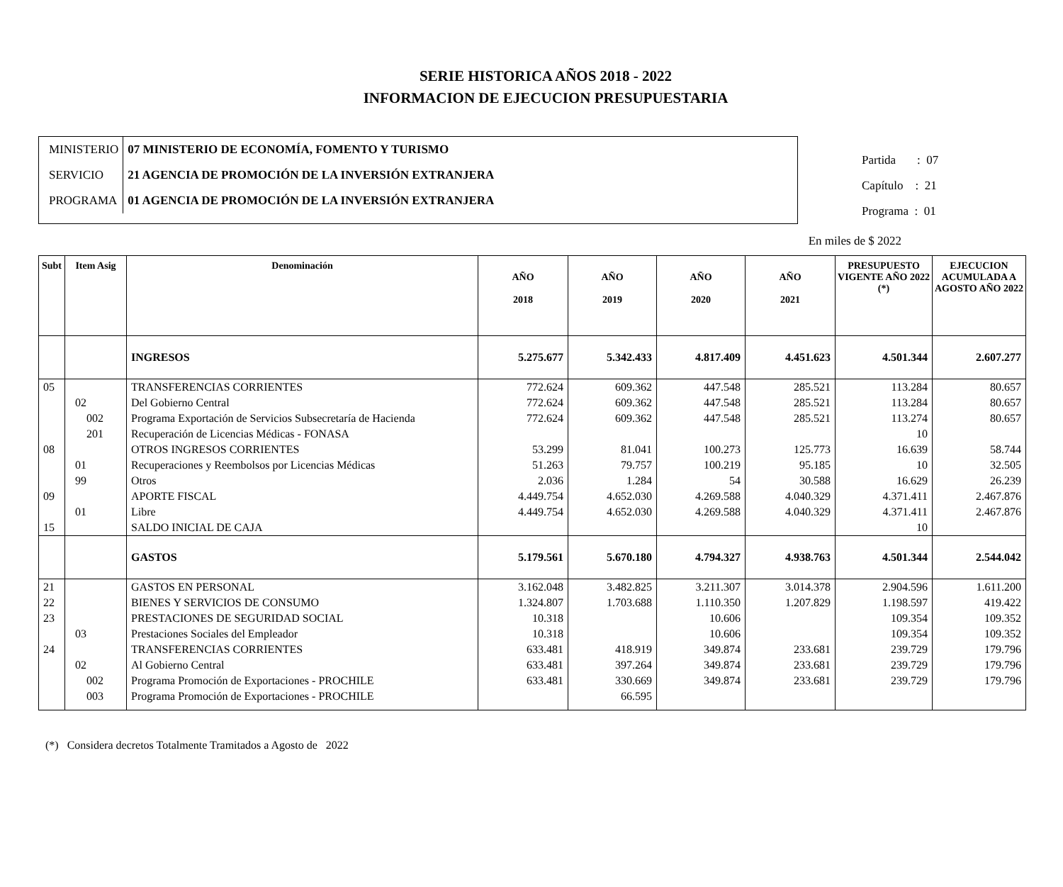SERIE HISTORICA AÑOS 2018 - 2022
INFORMACION DE EJECUCION PRESUPUESTARIA
| MINISTERIO | 07 MINISTERIO DE ECONOMÍA, FOMENTO Y TURISMO |
| SERVICIO | 21 AGENCIA DE PROMOCIÓN DE LA INVERSIÓN EXTRANJERA |
| PROGRAMA | 01 AGENCIA DE PROMOCIÓN DE LA INVERSIÓN EXTRANJERA |
Partida : 07
Capítulo : 21
Programa : 01
En miles de $ 2022
| Subt | Item Asig | Denominación | AÑO 2018 | AÑO 2019 | AÑO 2020 | AÑO 2021 | PRESUPUESTO VIGENTE AÑO 2022 (*) | EJECUCION ACUMULADA A AGOSTO AÑO 2022 |
| --- | --- | --- | --- | --- | --- | --- | --- | --- |
| | | INGRESOS | 5.275.677 | 5.342.433 | 4.817.409 | 4.451.623 | 4.501.344 | 2.607.277 |
| 05 | | TRANSFERENCIAS CORRIENTES | 772.624 | 609.362 | 447.548 | 285.521 | 113.284 | 80.657 |
| | 02 | Del Gobierno Central | 772.624 | 609.362 | 447.548 | 285.521 | 113.284 | 80.657 |
| | 002 | Programa Exportación de Servicios Subsecretaría de Hacienda | 772.624 | 609.362 | 447.548 | 285.521 | 113.274 | 80.657 |
| | 201 | Recuperación de Licencias Médicas - FONASA | | | | | 10 | |
| 08 | | OTROS INGRESOS CORRIENTES | 53.299 | 81.041 | 100.273 | 125.773 | 16.639 | 58.744 |
| | 01 | Recuperaciones y Reembolsos por Licencias Médicas | 51.263 | 79.757 | 100.219 | 95.185 | 10 | 32.505 |
| | 99 | Otros | 2.036 | 1.284 | 54 | 30.588 | 16.629 | 26.239 |
| 09 | | APORTE FISCAL | 4.449.754 | 4.652.030 | 4.269.588 | 4.040.329 | 4.371.411 | 2.467.876 |
| | 01 | Libre | 4.449.754 | 4.652.030 | 4.269.588 | 4.040.329 | 4.371.411 | 2.467.876 |
| 15 | | SALDO INICIAL DE CAJA | | | | | 10 | |
| | | GASTOS | 5.179.561 | 5.670.180 | 4.794.327 | 4.938.763 | 4.501.344 | 2.544.042 |
| 21 | | GASTOS EN PERSONAL | 3.162.048 | 3.482.825 | 3.211.307 | 3.014.378 | 2.904.596 | 1.611.200 |
| 22 | | BIENES Y SERVICIOS DE CONSUMO | 1.324.807 | 1.703.688 | 1.110.350 | 1.207.829 | 1.198.597 | 419.422 |
| 23 | | PRESTACIONES DE SEGURIDAD SOCIAL | 10.318 | | 10.606 | | 109.354 | 109.352 |
| | 03 | Prestaciones Sociales del Empleador | 10.318 | | 10.606 | | 109.354 | 109.352 |
| 24 | | TRANSFERENCIAS CORRIENTES | 633.481 | 418.919 | 349.874 | 233.681 | 239.729 | 179.796 |
| | 02 | Al Gobierno Central | 633.481 | 397.264 | 349.874 | 233.681 | 239.729 | 179.796 |
| | 002 | Programa Promoción de Exportaciones - PROCHILE | 633.481 | 330.669 | 349.874 | 233.681 | 239.729 | 179.796 |
| | 003 | Programa Promoción de Exportaciones - PROCHILE | | 66.595 | | | | |
(*) Considera decretos Totalmente Tramitados a Agosto de 2022